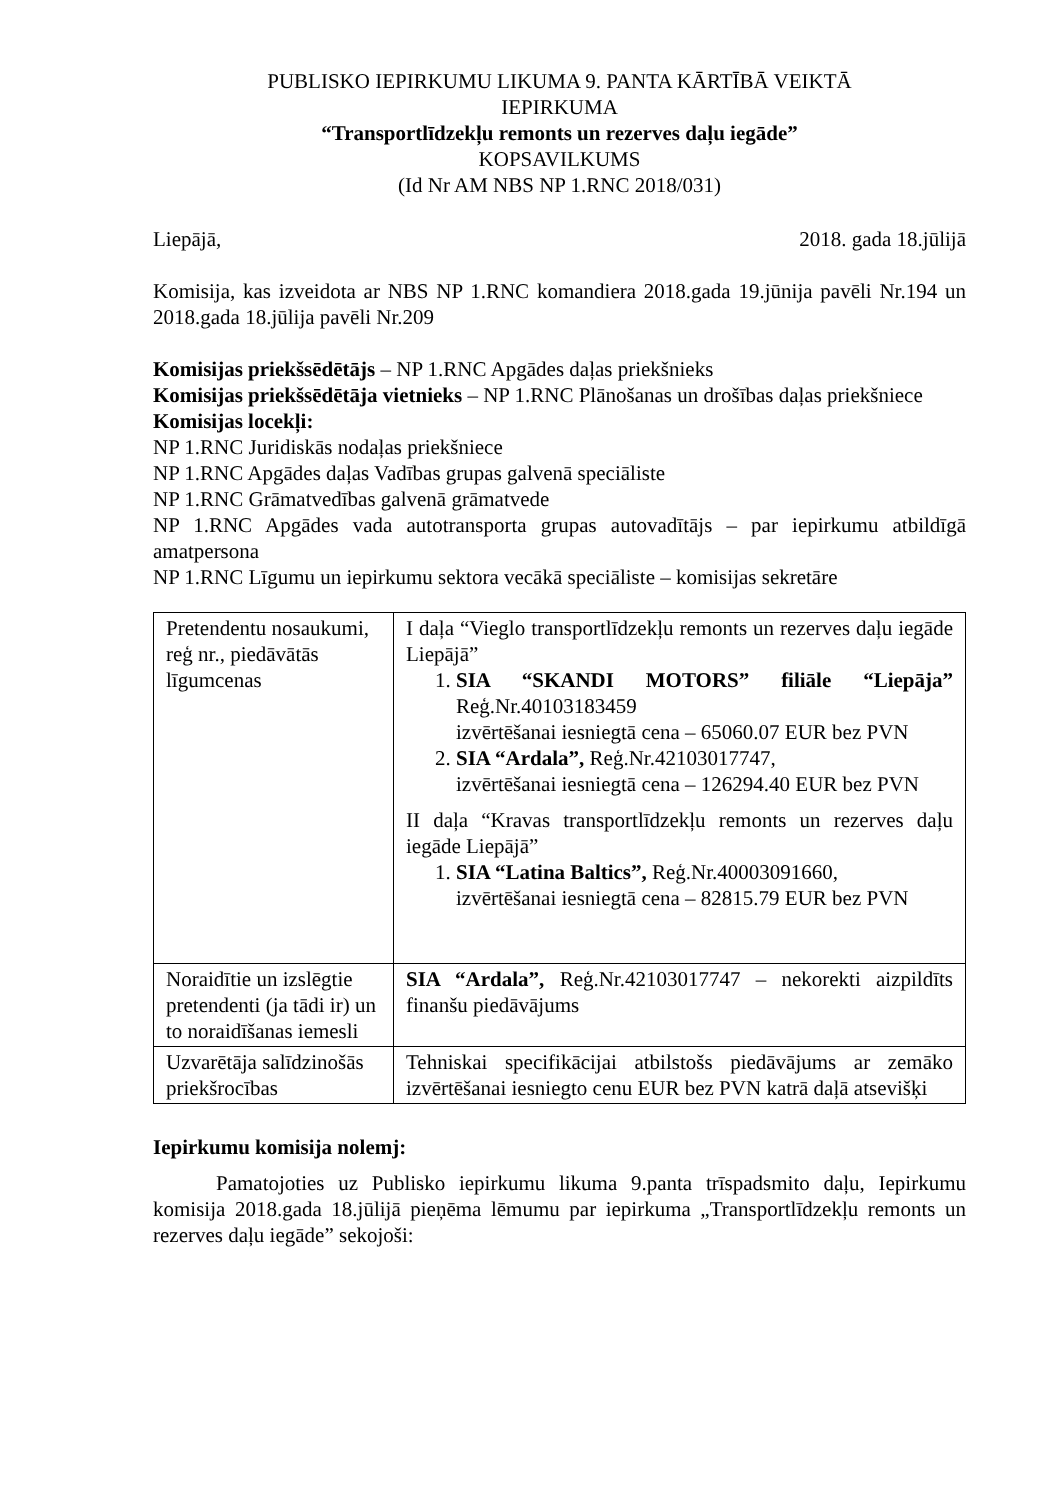PUBLISKO IEPIRKUMU LIKUMA 9. PANTA KĀRTĪBĀ VEIKTĀ
IEPIRKUMA
“Transportlīdzekļu remonts un rezerves daļu iegāde”
KOPSAVILKUMS
(Id Nr AM NBS NP 1.RNC 2018/031)
Liepājā, 2018. gada 18.jūlijā
Komisija, kas izveidota ar NBS NP 1.RNC komandiera 2018.gada 19.jūnija pavēli Nr.194 un 2018.gada 18.jūlija pavēli Nr.209
Komisijas priekšsēdētājs – NP 1.RNC Apgādes daļas priekšnieks
Komisijas priekšsēdētāja vietnieks – NP 1.RNC Plānošanas un drošības daļas priekšniece
Komisijas locekļi:
NP 1.RNC Juridiskās nodaļas priekšniece
NP 1.RNC Apgādes daļas Vadības grupas galvenā speciāliste
NP 1.RNC Grāmatvedības galvenā grāmatvede
NP 1.RNC Apgādes vada autotransporta grupas autovadītājs – par iepirkumu atbildīgā amatpersona
NP 1.RNC Līgumu un iepirkumu sektora vecākā speciāliste – komisijas sekretāre
| Pretendentu nosaukumi, reģ nr., piedāvātās līgumcenas | I daļa “Vieglo transportlīdzekļu remonts un rezerves daļu iegāde Liepājā” 1. SIA “SKANDI MOTORS” filiāle “Liepāja” Reģ.Nr.40103183459 izvērtēšanai iesniegtā cena – 65060.07 EUR bez PVN 2. SIA “Ardala”, Reģ.Nr.42103017747, izvērtēšanai iesniegtā cena – 126294.40 EUR bez PVN II daļa “Kravas transportlīdzekļu remonts un rezerves daļu iegāde Liepājā” 1. SIA “Latina Baltics”, Reģ.Nr.40003091660, izvērtēšanai iesniegtā cena – 82815.79 EUR bez PVN |
| Noraidītie un izslēgtie pretendenti (ja tādi ir) un to noraidīšanas iemesli | SIA “Ardala”, Reģ.Nr.42103017747 – nekorekti aizpildīts finanšu piedāvājums |
| Uzvarētāja salīdzinošās priekšrocības | Tehniskai specifikācijai atbilstošs piedāvājums ar zemāko izvērtēšanai iesniegto cenu EUR bez PVN katrā daļā atsevišķi |
Iepirkumu komisija nolemj:
Pamatojoties uz Publisko iepirkumu likuma 9.panta trīspadsmito daļu, Iepirkumu komisija 2018.gada 18.jūlijā pieņēma lēmumu par iepirkuma „Transportlīdzekļu remonts un rezerves daļu iegāde” sekojoši: